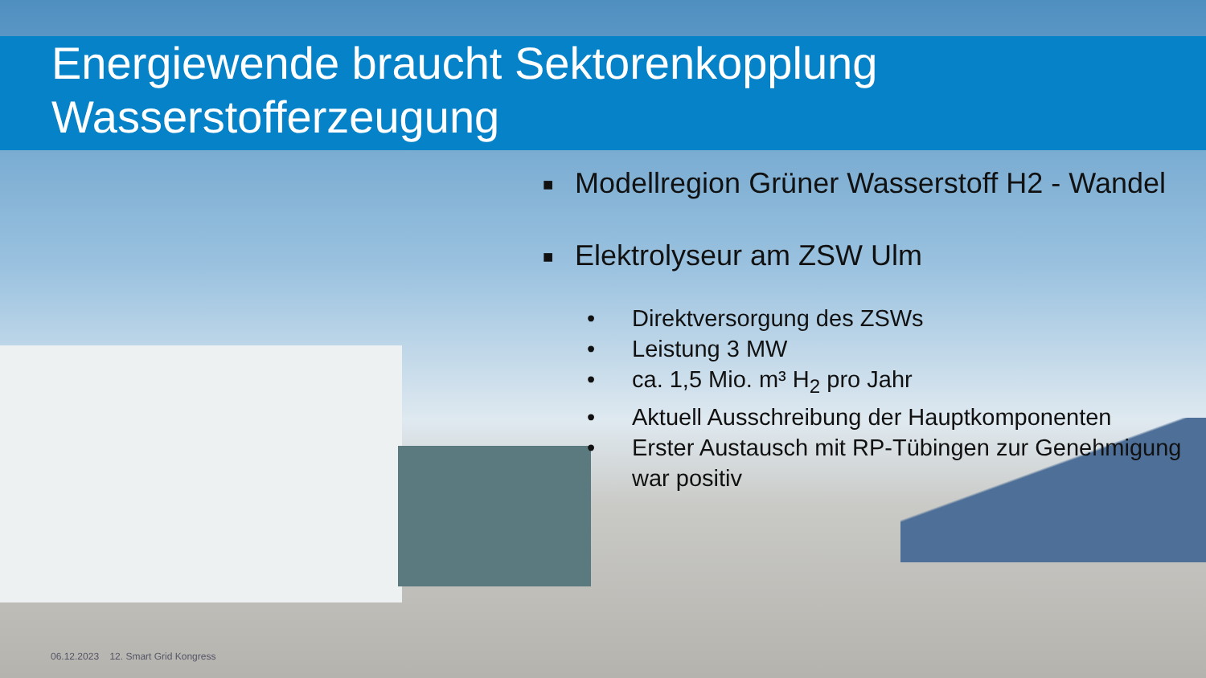Energiewende braucht Sektorenkopplung
Wasserstofferzeugung
■ Modellregion Grüner Wasserstoff H2 - Wandel
■ Elektrolyseur am ZSW Ulm
• Direktversorgung des ZSWs
• Leistung 3 MW
• ca. 1,5 Mio. m³ H<sub>2</sub> pro Jahr
• Aktuell Ausschreibung der Hauptkomponenten
• Erster Austausch mit RP-Tübingen zur Genehmigung war positiv
06.12.2023 12. Smart Grid Kongress